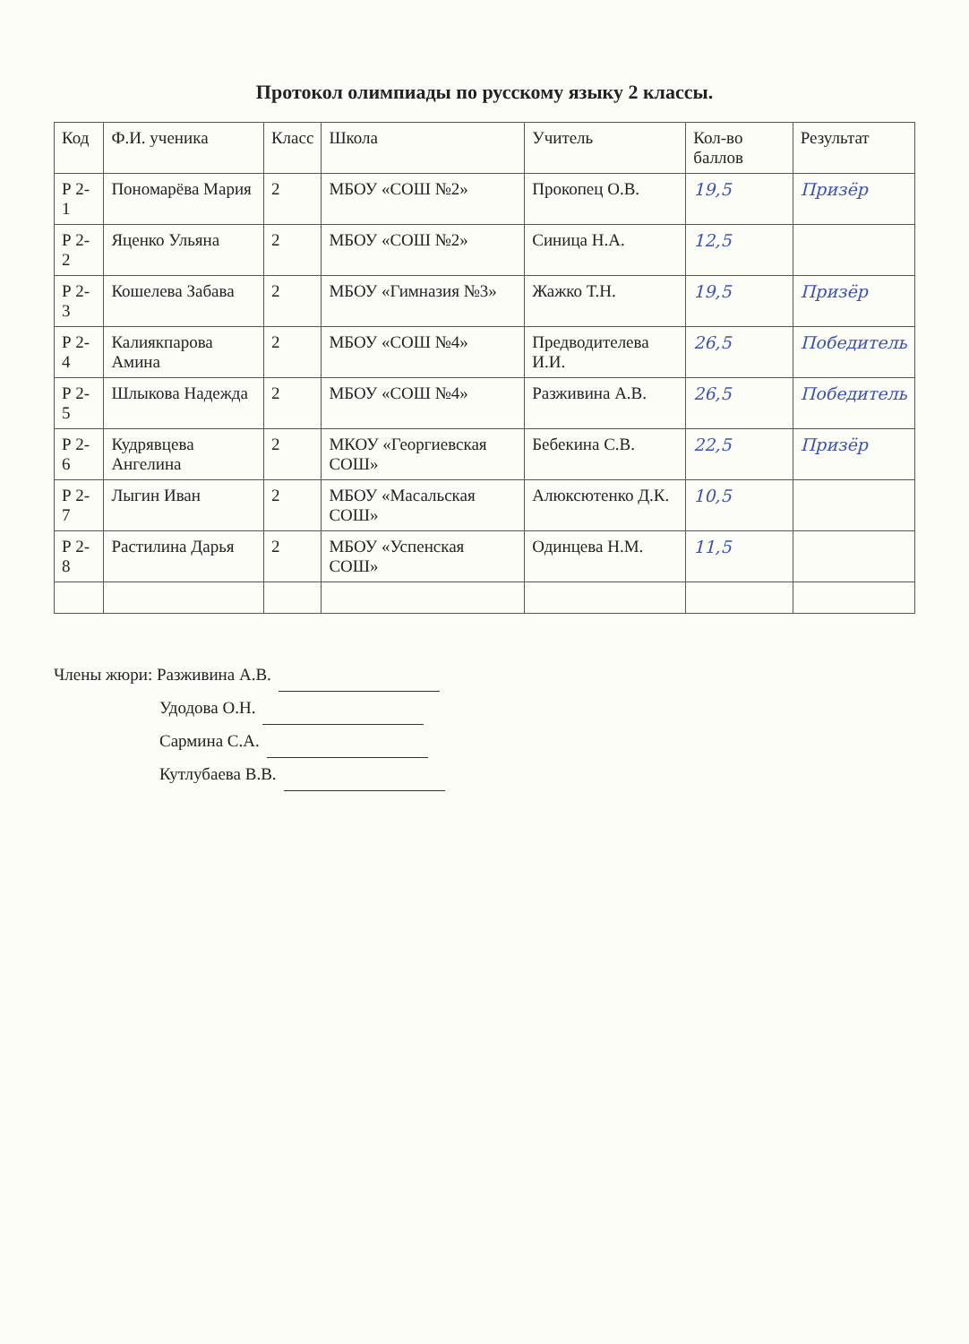Протокол олимпиады по русскому языку 2 классы.
| Код | Ф.И. ученика | Класс | Школа | Учитель | Кол-во баллов | Результат |
| --- | --- | --- | --- | --- | --- | --- |
| Р 2-1 | Пономарёва Мария | 2 | МБОУ «СОШ №2» | Прокопец О.В. | 19,5 | Призёр |
| Р 2-2 | Яценко Ульяна | 2 | МБОУ «СОШ №2» | Синица Н.А. | 12,5 | |
| Р 2-3 | Кошелева Забава | 2 | МБОУ «Гимназия №3» | Жажко Т.Н. | 19,5 | Призёр |
| Р 2-4 | Калиякпарова Амина | 2 | МБОУ «СОШ №4» | Предводителева И.И. | 26,5 | Победитель |
| Р 2-5 | Шлыкова Надежда | 2 | МБОУ «СОШ №4» | Разживина А.В. | 26,5 | Победитель |
| Р 2-6 | Кудрявцева Ангелина | 2 | МКОУ «Георгиевская СОШ» | Бебекина С.В. | 22,5 | Призёр |
| Р 2-7 | Лыгин Иван | 2 | МБОУ «Масальская СОШ» | Алюксютенко Д.К. | 10,5 | |
| Р 2-8 | Растилина Дарья | 2 | МБОУ «Успенская СОШ» | Одинцева Н.М. | 11,5 | |
Члены жюри: Разживина А.В.
Удодова О.Н.
Сармина С.А.
Кутлубаева В.В.